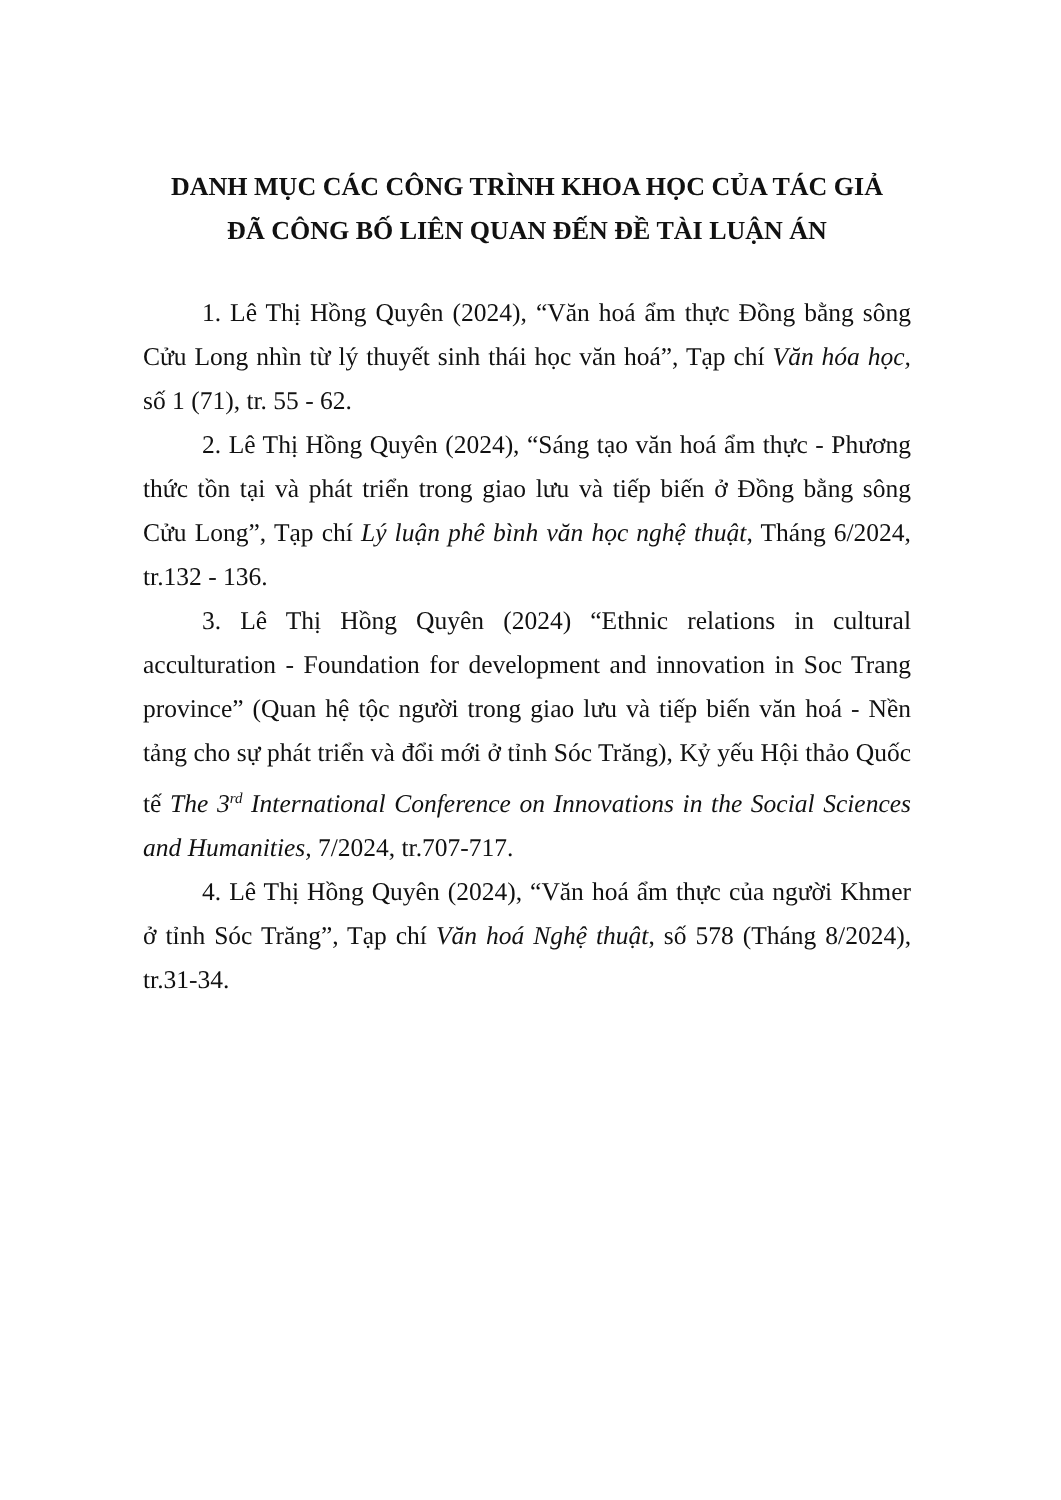DANH MỤC CÁC CÔNG TRÌNH KHOA HỌC CỦA TÁC GIẢ
ĐÃ CÔNG BỐ LIÊN QUAN ĐẾN ĐỀ TÀI LUẬN ÁN
1. Lê Thị Hồng Quyên (2024), “Văn hoá ẩm thực Đồng bằng sông Cửu Long nhìn từ lý thuyết sinh thái học văn hoá”, Tạp chí Văn hóa học, số 1 (71), tr. 55 - 62.
2. Lê Thị Hồng Quyên (2024), “Sáng tạo văn hoá ẩm thực - Phương thức tồn tại và phát triển trong giao lưu và tiếp biến ở Đồng bằng sông Cửu Long”, Tạp chí Lý luận phê bình văn học nghệ thuật, Tháng 6/2024, tr.132 - 136.
3. Lê Thị Hồng Quyên (2024) “Ethnic relations in cultural acculturation - Foundation for development and innovation in Soc Trang province” (Quan hệ tộc người trong giao lưu và tiếp biến văn hoá - Nền tảng cho sự phát triển và đổi mới ở tỉnh Sóc Trăng), Kỷ yếu Hội thảo Quốc tế The 3<sup>rd</sup> International Conference on Innovations in the Social Sciences and Humanities, 7/2024, tr.707-717.
4. Lê Thị Hồng Quyên (2024), “Văn hoá ẩm thực của người Khmer ở tỉnh Sóc Trăng”, Tạp chí Văn hoá Nghệ thuật, số 578 (Tháng 8/2024), tr.31-34.